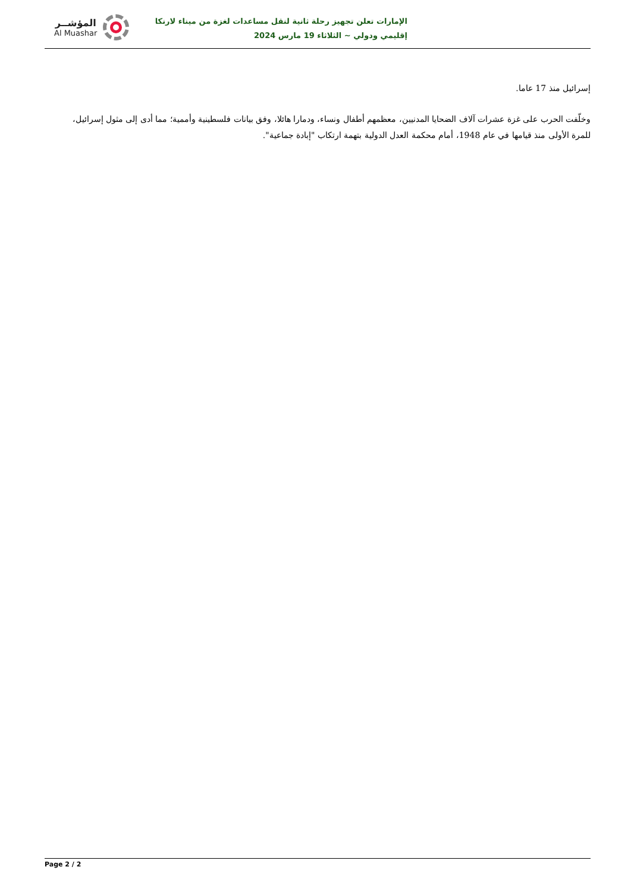المؤشــر
Al Muashar
الإمارات تعلن تجهيز رحلة ثانية لنقل مساعدات لغزة من ميناء لارنكا
إقليمي ودولي ~ الثلاثاء 19 مارس 2024
إسرائيل منذ 17 عاما.
وخلّفت الحرب على غزة عشرات آلاف الضحايا المدنيين، معظمهم أطفال ونساء، ودمارا هائلا، وفق بيانات فلسطينية وأممية؛ مما أدى إلى مثول إسرائيل، للمرة الأولى منذ قيامها في عام 1948، أمام محكمة العدل الدولية بتهمة ارتكاب "إبادة جماعية".
Page 2 / 2